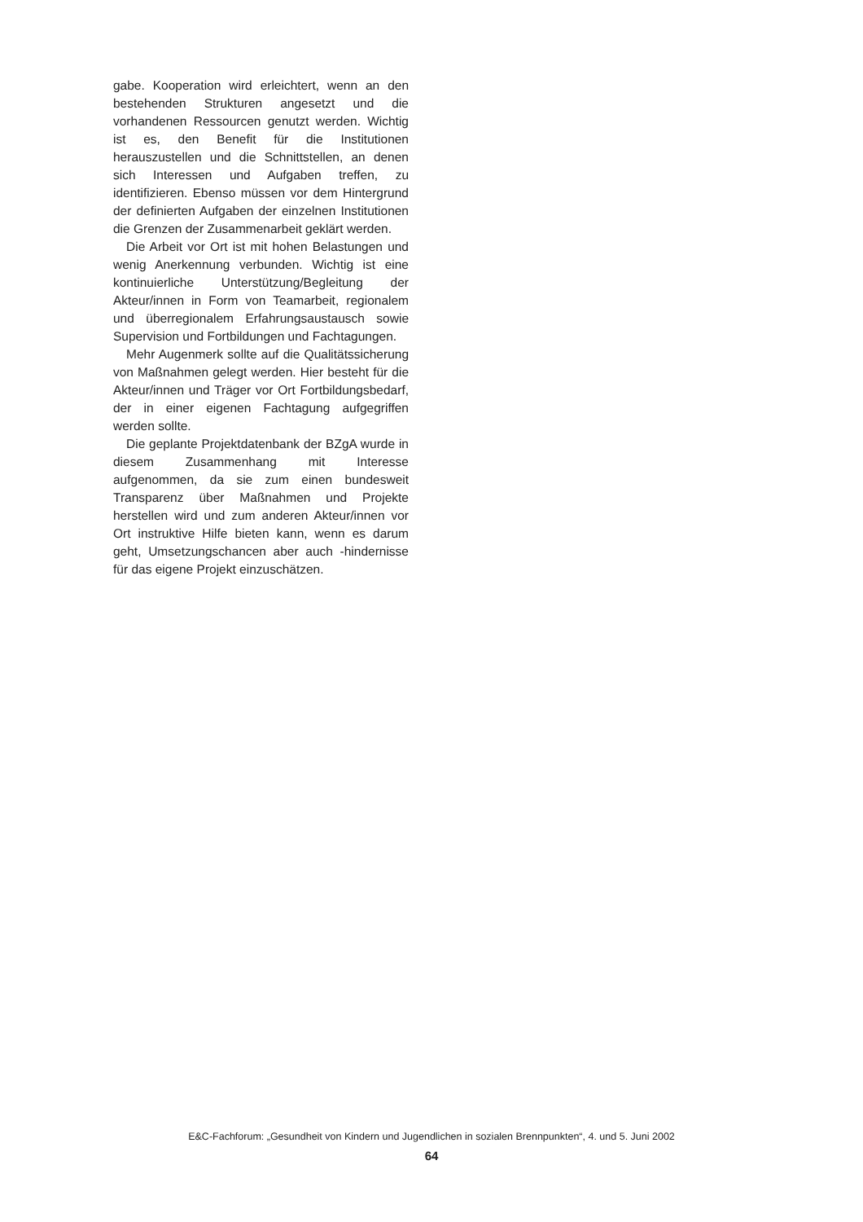gabe. Kooperation wird erleichtert, wenn an den bestehenden Strukturen angesetzt und die vorhandenen Ressourcen genutzt werden. Wichtig ist es, den Benefit für die Institutionen herauszustellen und die Schnittstellen, an denen sich Interessen und Aufgaben treffen, zu identifizieren. Ebenso müssen vor dem Hintergrund der definierten Aufgaben der einzelnen Institutionen die Grenzen der Zusammenarbeit geklärt werden.
Die Arbeit vor Ort ist mit hohen Belastungen und wenig Anerkennung verbunden. Wichtig ist eine kontinuierliche Unterstützung/Begleitung der Akteur/innen in Form von Teamarbeit, regionalem und überregionalem Erfahrungsaustausch sowie Supervision und Fortbildungen und Fachtagungen.
Mehr Augenmerk sollte auf die Qualitätssicherung von Maßnahmen gelegt werden. Hier besteht für die Akteur/innen und Träger vor Ort Fortbildungsbedarf, der in einer eigenen Fachtagung aufgegriffen werden sollte.
Die geplante Projektdatenbank der BZgA wurde in diesem Zusammenhang mit Interesse aufgenommen, da sie zum einen bundesweit Transparenz über Maßnahmen und Projekte herstellen wird und zum anderen Akteur/innen vor Ort instruktive Hilfe bieten kann, wenn es darum geht, Umsetzungschancen aber auch -hindernisse für das eigene Projekt einzuschätzen.
E&C-Fachforum: „Gesundheit von Kindern und Jugendlichen in sozialen Brennpunkten“, 4. und 5. Juni 2002
64